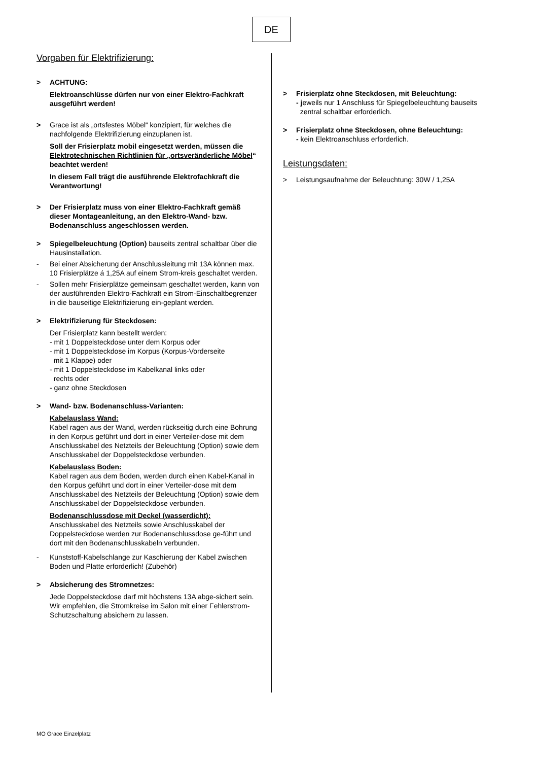DE
Vorgaben für Elektrifizierung:
> ACHTUNG:
Elektroanschlüsse dürfen nur von einer Elektro-Fachkraft ausgeführt werden!
> Grace ist als „ortsfestes Möbel“ konzipiert, für welches die nachfolgende Elektrifizierung einzuplanen ist.
Soll der Frisierplatz mobil eingesetzt werden, müssen die Elektrotechnischen Richtlinien für „ortsveränderliche Möbel“ beachtet werden!
In diesem Fall trägt die ausführende Elektrofachkraft die Verantwortung!
> Der Frisierplatz muss von einer Elektro-Fachkraft gemäß dieser Montageanleitung, an den Elektro-Wand- bzw. Bodenanschluss angeschlossen werden.
> Spiegelbeleuchtung (Option) bauseits zentral schaltbar über die Hausinstallation.
- Bei einer Absicherung der Anschlussleitung mit 13A können max. 10 Frisierplätze á 1,25A auf einem Strom-kreis geschaltet werden.
- Sollen mehr Frisierplätze gemeinsam geschaltet werden, kann von der ausführenden Elektro-Fachkraft ein Strom-Einschaltbegrenzer in die bauseitige Elektrifizierung ein-geplant werden.
> Elektrifizierung für Steckdosen:
Der Frisierplatz kann bestellt werden:
- mit 1 Doppelsteckdose unter dem Korpus oder
- mit 1 Doppelsteckdose im Korpus (Korpus-Vorderseite
mit 1 Klappe) oder
- mit 1 Doppelsteckdose im Kabelkanal links oder
rechts oder
- ganz ohne Steckdosen
> Wand- bzw. Bodenanschluss-Varianten:
Kabelauslass Wand:
Kabel ragen aus der Wand, werden rückseitig durch eine Bohrung in den Korpus geführt und dort in einer Verteiler-dose mit dem Anschlusskabel des Netzteils der Beleuchtung (Option) sowie dem Anschlusskabel der Doppelsteckdose verbunden.
Kabelauslass Boden:
Kabel ragen aus dem Boden, werden durch einen Kabel-Kanal in den Korpus geführt und dort in einer Verteiler-dose mit dem Anschlusskabel des Netzteils der Beleuchtung (Option) sowie dem Anschlusskabel der Doppelsteckdose verbunden.
Bodenanschlussdose mit Deckel (wasserdicht):
Anschlusskabel des Netzteils sowie Anschlusskabel der Doppelsteckdose werden zur Bodenanschlussdose ge-führt und dort mit den Bodenanschlusskabeln verbunden.
- Kunststoff-Kabelschlange zur Kaschierung der Kabel zwischen Boden und Platte erforderlich! (Zubehör)
> Absicherung des Stromnetzes:
Jede Doppelsteckdose darf mit höchstens 13A abge-sichert sein. Wir empfehlen, die Stromkreise im Salon mit einer Fehlerstrom-Schutzschaltung absichern zu lassen.
> Frisierplatz ohne Steckdosen, mit Beleuchtung:
- jeweils nur 1 Anschluss für Spiegelbeleuchtung bauseits
zentral schaltbar erforderlich.
> Frisierplatz ohne Steckdosen, ohne Beleuchtung:
- kein Elektroanschluss erforderlich.
Leistungsdaten:
> Leistungsaufnahme der Beleuchtung: 30W / 1,25A
MO Grace Einzelplatz